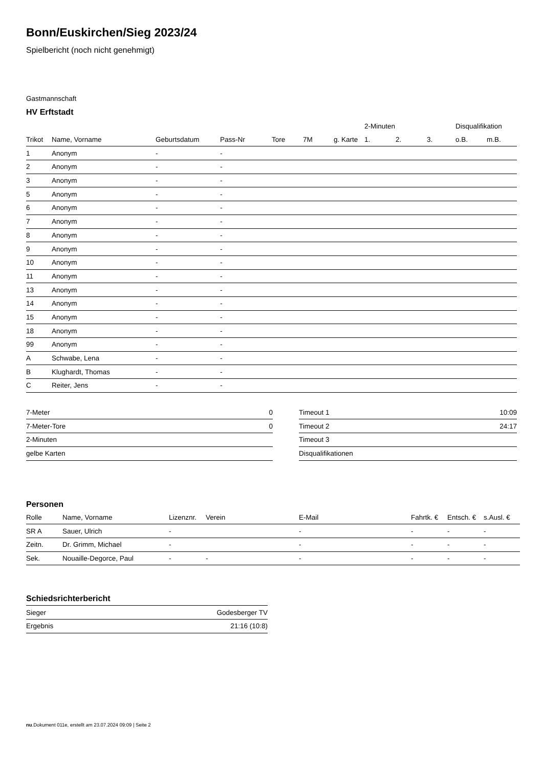Bonn/Euskirchen/Sieg 2023/24
Spielbericht (noch nicht genehmigt)
Gastmannschaft
HV Erftstadt
| | | | | | | | 2-Minuten | | | Disqualifikation | |
| --- | --- | --- | --- | --- | --- | --- | --- | --- | --- | --- | --- |
| Trikot | Name, Vorname | Geburtsdatum | Pass-Nr | Tore | 7M | g. Karte | 1. | 2. | 3. | o.B. | m.B. |
| 1 | Anonym | - | - | | | | | | | | |
| 2 | Anonym | - | - | | | | | | | | |
| 3 | Anonym | - | - | | | | | | | | |
| 5 | Anonym | - | - | | | | | | | | |
| 6 | Anonym | - | - | | | | | | | | |
| 7 | Anonym | - | - | | | | | | | | |
| 8 | Anonym | - | - | | | | | | | | |
| 9 | Anonym | - | - | | | | | | | | |
| 10 | Anonym | - | - | | | | | | | | |
| 11 | Anonym | - | - | | | | | | | | |
| 13 | Anonym | - | - | | | | | | | | |
| 14 | Anonym | - | - | | | | | | | | |
| 15 | Anonym | - | - | | | | | | | | |
| 18 | Anonym | - | - | | | | | | | | |
| 99 | Anonym | - | - | | | | | | | | |
| A | Schwabe, Lena | - | - | | | | | | | | |
| B | Klughardt, Thomas | - | - | | | | | | | | |
| C | Reiter, Jens | - | - | | | | | | | | |
| 7-Meter | 0 |
| 7-Meter-Tore | 0 |
| 2-Minuten | |
| gelbe Karten | |
| Timeout 1 | 10:09 |
| Timeout 2 | 24:17 |
| Timeout 3 | |
| Disqualifikationen | |
Personen
| Rolle | Name, Vorname | Lizenznr. | Verein | E-Mail | Fahrtk. € | Entsch. € | s.Ausl. € |
| --- | --- | --- | --- | --- | --- | --- | --- |
| SR A | Sauer, Ulrich | - | | - | - | - | - |
| Zeitn. | Dr. Grimm, Michael | - | | - | - | - | - |
| Sek. | Nouaille-Degorce, Paul | - | - | - | - | - | - |
Schiedsrichterbericht
| Sieger | Godesberger TV |
| Ergebnis | 21:16 (10:8) |
nu.Dokument 011e, erstellt am 23.07.2024 09:09 | Seite 2